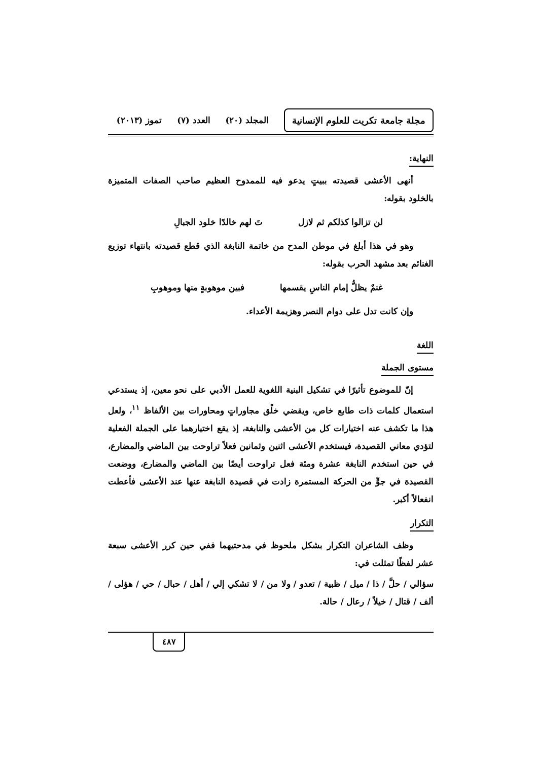مجلة جامعة تكريت للعلوم الإنسانية
المجلد (٢٠) العدد (٧) تموز (٢٠١٣)
النهاية:
أنهى الأعشى قصيدته ببيتٍ يدعو فيه للممدوح العظيم صاحب الصفات المتميزة بالخلود بقوله:
لن تزالوا كذلكم ثم لازل تَ لهم خالدًا خلود الجبالِ
وهو في هذا أبلغ في موطن المدح من خاتمة النابغة الذي قطع قصيدته بانتهاء توزيع الغنائم بعد مشهد الحرب بقوله:
غنمٌ يظلُّ إمام الناسِ يقسمها فبين موهوبةٍ منها وموهوبِ
وإن كانت تدل على دوام النصر وهزيمة الأعداء.
اللغة
مستوى الجملة
إنّ للموضوع تأثيرًا في تشكيل البنية اللغوية للعمل الأدبي على نحو معين، إذ يستدعي استعمال كلمات ذات طابع خاص، ويقضي خلْق مجاوراتٍ ومحاورات بين الألفاظ <sup>١١</sup>، ولعل هذا ما تكشف عنه اختيارات كل من الأعشى والنابغة، إذ يقع اختيارهما على الجملة الفعلية لتؤدي معاني القصيدة، فيستخدم الأعشى اثنين وثمانين فعلاً تراوحت بين الماضي والمضارع، في حين استخدم النابغة عشرة ومئة فعل تراوحت أيضًا بين الماضي والمضارع، ووضعت القصيدة في جوٍّ من الحركة المستمرة زادت في قصيدة النابغة عنها عند الأعشى فأعطت انفعالاً أكبر.
التكرار
وظف الشاعران التكرار بشكل ملحوظ في مدحتيهما ففي حين كرر الأعشى سبعة عشر لفظًا تمثلت في:
سؤالي / حلَّ / ذا / ميل / ظبية / تعدو / ولا من / لا تشكي إلي / أهل / حبال / حي / هؤلى / ألف / قتال / خيلاً / رعال / حالة.
٤٨٧